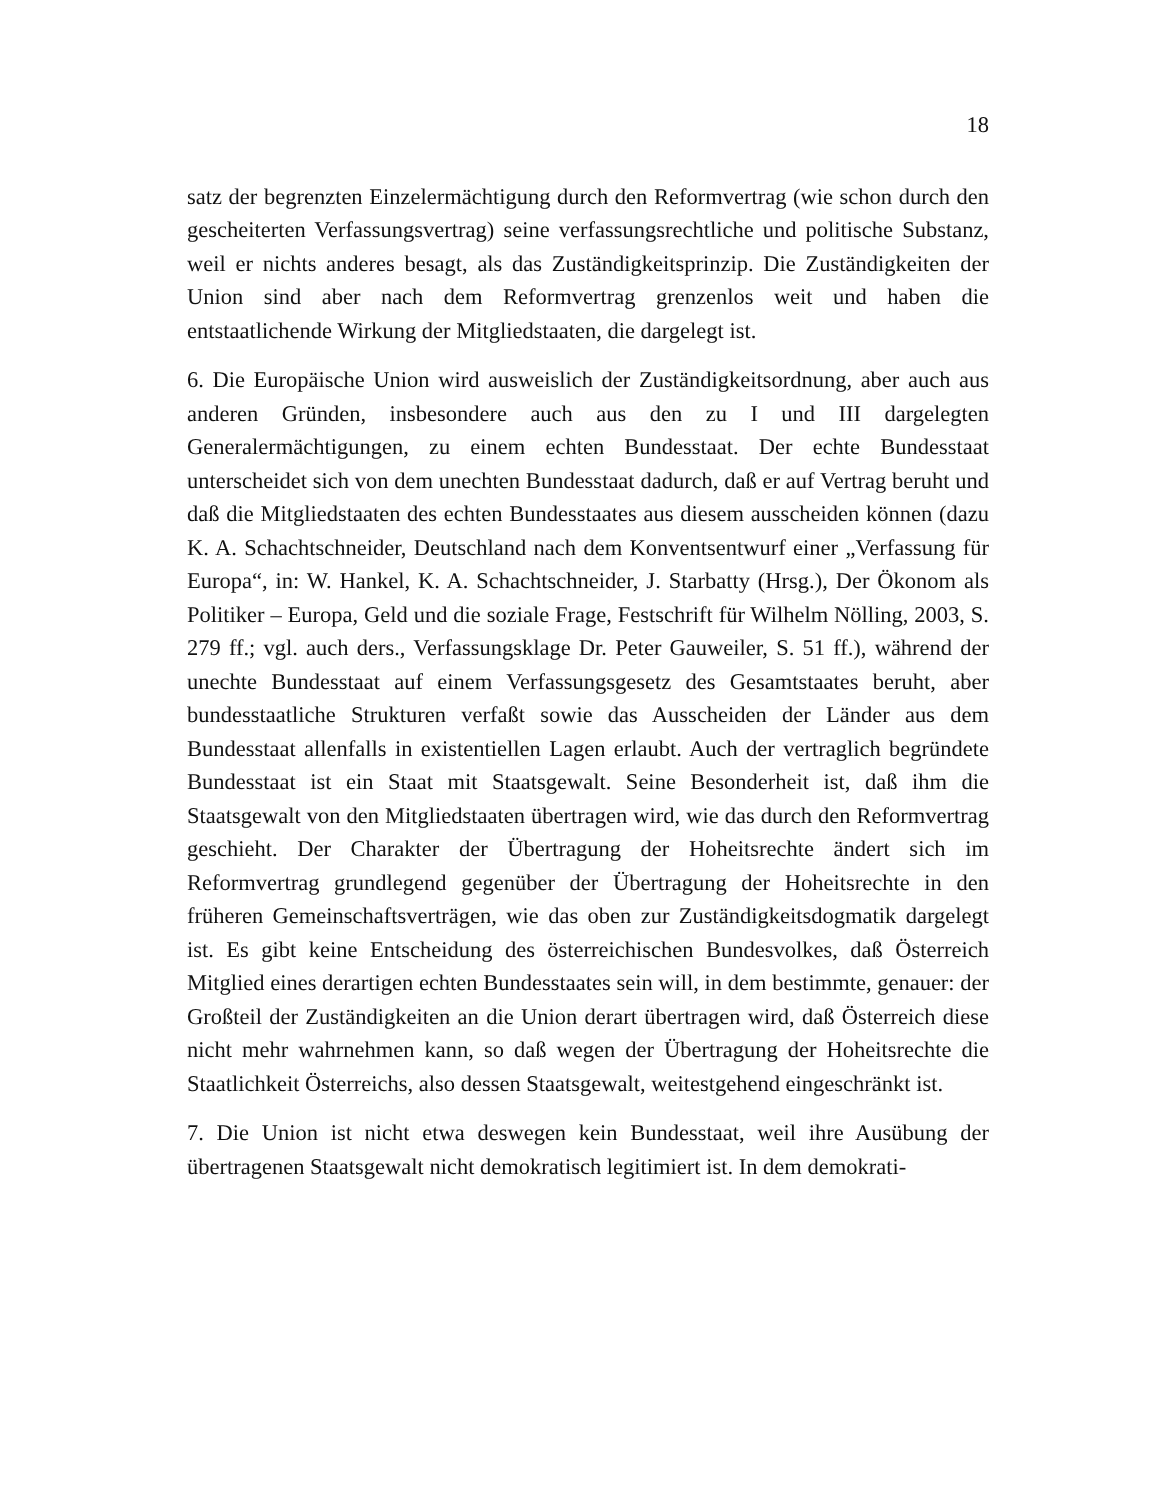18
satz der begrenzten Einzelermächtigung durch den Reformvertrag (wie schon durch den gescheiterten Verfassungsvertrag) seine verfassungsrechtliche und politische Substanz, weil er nichts anderes besagt, als das Zuständigkeitsprinzip. Die Zuständigkeiten der Union sind aber nach dem Reformvertrag grenzenlos weit und haben die entstaatlichende Wirkung der Mitgliedstaaten, die dargelegt ist.
6. Die Europäische Union wird ausweislich der Zuständigkeitsordnung, aber auch aus anderen Gründen, insbesondere auch aus den zu I und III dargelegten Generalermächtigungen, zu einem echten Bundesstaat. Der echte Bundesstaat unterscheidet sich von dem unechten Bundesstaat dadurch, daß er auf Vertrag beruht und daß die Mitgliedstaaten des echten Bundesstaates aus diesem ausscheiden können (dazu K. A. Schachtschneider, Deutschland nach dem Konventsentwurf einer „Verfassung für Europa“, in: W. Hankel, K. A. Schachtschneider, J. Starbatty (Hrsg.), Der Ökonom als Politiker – Europa, Geld und die soziale Frage, Festschrift für Wilhelm Nölling, 2003, S. 279 ff.; vgl. auch ders., Verfassungsklage Dr. Peter Gauweiler, S. 51 ff.), während der unechte Bundesstaat auf einem Verfassungsgesetz des Gesamtstaates beruht, aber bundesstaatliche Strukturen verfaßt sowie das Ausscheiden der Länder aus dem Bundesstaat allenfalls in existentiellen Lagen erlaubt. Auch der vertraglich begründete Bundesstaat ist ein Staat mit Staatsgewalt. Seine Besonderheit ist, daß ihm die Staatsgewalt von den Mitgliedstaaten übertragen wird, wie das durch den Reformvertrag geschieht. Der Charakter der Übertragung der Hoheitsrechte ändert sich im Reformvertrag grundlegend gegenüber der Übertragung der Hoheitsrechte in den früheren Gemeinschaftsverträgen, wie das oben zur Zuständigkeitsdogmatik dargelegt ist. Es gibt keine Entscheidung des österreichischen Bundesvolkes, daß Österreich Mitglied eines derartigen echten Bundesstaates sein will, in dem bestimmte, genauer: der Großteil der Zuständigkeiten an die Union derart übertragen wird, daß Österreich diese nicht mehr wahrnehmen kann, so daß wegen der Übertragung der Hoheitsrechte die Staatlichkeit Österreichs, also dessen Staatsgewalt, weitestgehend eingeschränkt ist.
7. Die Union ist nicht etwa deswegen kein Bundesstaat, weil ihre Ausübung der übertragenen Staatsgewalt nicht demokratisch legitimiert ist. In dem demokrati-